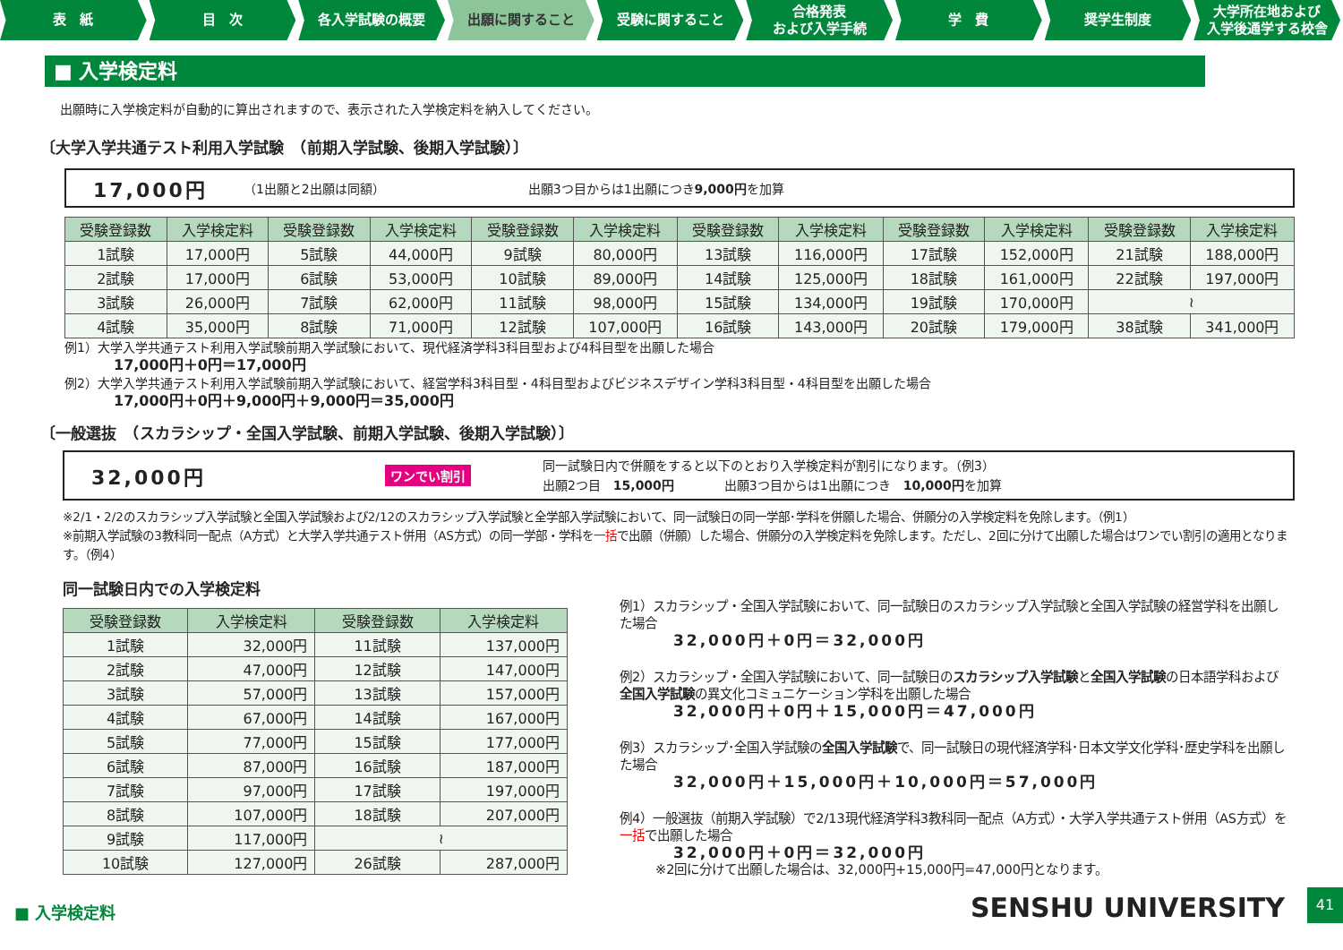表　紙 目　次 各入学試験の概要 出願に関すること 受験に関すること 合格発表
および入学手続
学　費 奨学生制度 大学所在地および
入学後通学する校舎
■ 入学検定料
出願時に入学検定料が自動的に算出されますので、表示された入学検定料を納入してください。
〔大学入学共通テスト利用入学試験　（前期入学試験、後期入学試験）〕
17,000円 （1出願と2出願は同額） 出願3つ目からは1出願につき9,000円を加算
| 受験登録数 | 入学検定料 | 受験登録数 | 入学検定料 | 受験登録数 | 入学検定料 | 受験登録数 | 入学検定料 | 受験登録数 | 入学検定料 | 受験登録数 | 入学検定料 |
| --- | --- | --- | --- | --- | --- | --- | --- | --- | --- | --- | --- |
| 1試験 | 17,000円 | 5試験 | 44,000円 | 9試験 | 80,000円 | 13試験 | 116,000円 | 17試験 | 152,000円 | 21試験 | 188,000円 |
| 2試験 | 17,000円 | 6試験 | 53,000円 | 10試験 | 89,000円 | 14試験 | 125,000円 | 18試験 | 161,000円 | 22試験 | 197,000円 |
| 3試験 | 26,000円 | 7試験 | 62,000円 | 11試験 | 98,000円 | 15試験 | 134,000円 | 19試験 | 170,000円 | ≀ | |
| 4試験 | 35,000円 | 8試験 | 71,000円 | 12試験 | 107,000円 | 16試験 | 143,000円 | 20試験 | 179,000円 | 38試験 | 341,000円 |
例1）大学入学共通テスト利用入学試験前期入学試験において、現代経済学科3科目型および4科目型を出願した場合
17,000円＋0円＝17,000円
例2）大学入学共通テスト利用入学試験前期入学試験において、経営学科3科目型・4科目型およびビジネスデザイン学科3科目型・4科目型を出願した場合
17,000円＋0円＋9,000円＋9,000円＝35,000円
〔一般選抜　（スカラシップ・全国入学試験、前期入学試験、後期入学試験）〕
32,000円 ワンでい割引 同一試験日内で併願をすると以下のとおり入学検定料が割引になります。（例3）
出願2つ目　15,000円　　　　出願3つ目からは1出願につき　10,000円を加算
※2/1・2/2のスカラシップ入学試験と全国入学試験および2/12のスカラシップ入学試験と全学部入学試験において、同一試験日の同一学部･学科を併願した場合、併願分の入学検定料を免除します。（例1）
※前期入学試験の3教科同一配点（A方式）と大学入学共通テスト併用（AS方式）の同一学部・学科を一括で出願（併願）した場合、併願分の入学検定料を免除します。ただし、2回に分けて出願した場合はワンでい割引の適用となります。（例4）
同一試験日内での入学検定料
| 受験登録数 | 入学検定料 | 受験登録数 | 入学検定料 |
| --- | --- | --- | --- |
| 1試験 | 32,000円 | 11試験 | 137,000円 |
| 2試験 | 47,000円 | 12試験 | 147,000円 |
| 3試験 | 57,000円 | 13試験 | 157,000円 |
| 4試験 | 67,000円 | 14試験 | 167,000円 |
| 5試験 | 77,000円 | 15試験 | 177,000円 |
| 6試験 | 87,000円 | 16試験 | 187,000円 |
| 7試験 | 97,000円 | 17試験 | 197,000円 |
| 8試験 | 107,000円 | 18試験 | 207,000円 |
| 9試験 | 117,000円 | ≀ | |
| 10試験 | 127,000円 | 26試験 | 287,000円 |
例1）スカラシップ・全国入学試験において、同一試験日のスカラシップ入学試験と全国入学試験の経営学科を出願した場合
32,000円＋0円＝32,000円
例2）スカラシップ・全国入学試験において、同一試験日のスカラシップ入学試験と全国入学試験の日本語学科および全国入学試験の異文化コミュニケーション学科を出願した場合
32,000円＋0円＋15,000円＝47,000円
例3）スカラシップ･全国入学試験の全国入学試験で、同一試験日の現代経済学科･日本文学文化学科･歴史学科を出願した場合
32,000円＋15,000円＋10,000円＝57,000円
例4）一般選抜（前期入学試験）で2/13現代経済学科3教科同一配点（A方式）・大学入学共通テスト併用（AS方式）を一括で出願した場合
32,000円＋0円＝32,000円
※2回に分けて出願した場合は、32,000円+15,000円=47,000円となります。
■ 入学検定料
SENSHU UNIVERSITY
41